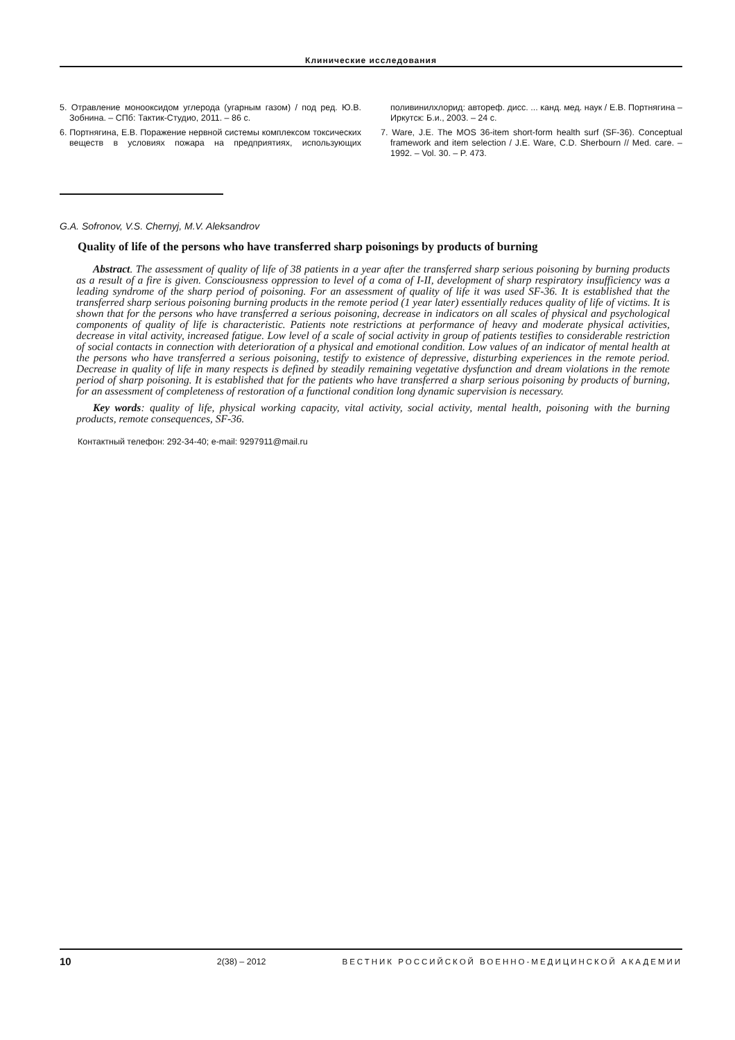Клинические исследования
5. Отравление монооксидом углерода (угарным газом) / под ред. Ю.В. Зобнина. – СПб: Тактик-Студио, 2011. – 86 с.
6. Портнягина, Е.В. Поражение нервной системы комплексом токсических веществ в условиях пожара на предприятиях, использующих поливинилхлорид: автореф. дисс. ... канд. мед. наук / Е.В. Портнягина – Иркутск: Б.и., 2003. – 24 с.
7. Ware, J.E. The MOS 36-item short-form health surf (SF-36). Conceptual framework and item selection / J.E. Ware, C.D. Sherbourn // Med. care. – 1992. – Vol. 30. – P. 473.
G.A. Sofronov, V.S. Chernyj, M.V. Aleksandrov
Quality of life of the persons who have transferred sharp poisonings by products of burning
Abstract. The assessment of quality of life of 38 patients in a year after the transferred sharp serious poisoning by burning products as a result of a fire is given. Consciousness oppression to level of a coma of I-II, development of sharp respiratory insufficiency was a leading syndrome of the sharp period of poisoning. For an assessment of quality of life it was used SF-36. It is established that the transferred sharp serious poisoning burning products in the remote period (1 year later) essentially reduces quality of life of victims. It is shown that for the persons who have transferred a serious poisoning, decrease in indicators on all scales of physical and psychological components of quality of life is characteristic. Patients note restrictions at performance of heavy and moderate physical activities, decrease in vital activity, increased fatigue. Low level of a scale of social activity in group of patients testifies to considerable restriction of social contacts in connection with deterioration of a physical and emotional condition. Low values of an indicator of mental health at the persons who have transferred a serious poisoning, testify to existence of depressive, disturbing experiences in the remote period. Decrease in quality of life in many respects is defined by steadily remaining vegetative dysfunction and dream violations in the remote period of sharp poisoning. It is established that for the patients who have transferred a sharp serious poisoning by products of burning, for an assessment of completeness of restoration of a functional condition long dynamic supervision is necessary.
Key words: quality of life, physical working capacity, vital activity, social activity, mental health, poisoning with the burning products, remote consequences, SF-36.
Контактный телефон: 292-34-40; e-mail: 9297911@mail.ru
10 2(38) – 2012 ВЕСТНИК РОССИЙСКОЙ ВОЕННО-МЕДИЦИНСКОЙ АКАДЕМИИ